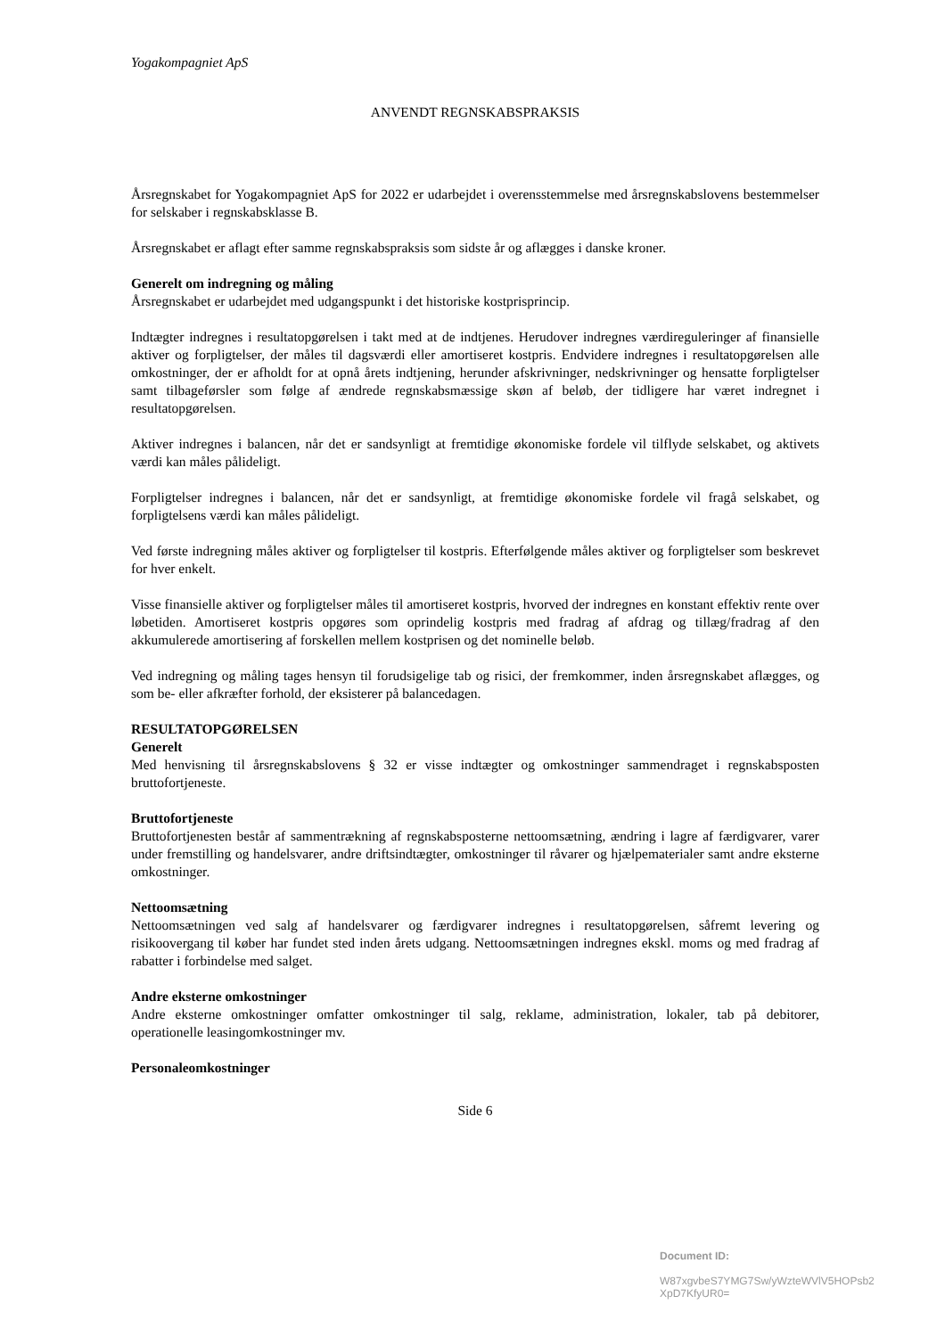Yogakompagniet ApS
ANVENDT REGNSKABSPRAKSIS
Årsregnskabet for Yogakompagniet ApS for 2022 er udarbejdet i overensstemmelse med årsregnskabslovens bestemmelser for selskaber i regnskabsklasse B.
Årsregnskabet er aflagt efter samme regnskabspraksis som sidste år og aflægges i danske kroner.
Generelt om indregning og måling
Årsregnskabet er udarbejdet med udgangspunkt i det historiske kostprisprincip.
Indtægter indregnes i resultatopgørelsen i takt med at de indtjenes. Herudover indregnes værdireguleringer af finansielle aktiver og forpligtelser, der måles til dagsværdi eller amortiseret kostpris. Endvidere indregnes i resultatopgørelsen alle omkostninger, der er afholdt for at opnå årets indtjening, herunder afskrivninger, nedskrivninger og hensatte forpligtelser samt tilbageførsler som følge af ændrede regnskabsmæssige skøn af beløb, der tidligere har været indregnet i resultatopgørelsen.
Aktiver indregnes i balancen, når det er sandsynligt at fremtidige økonomiske fordele vil tilflyde selskabet, og aktivets værdi kan måles pålideligt.
Forpligtelser indregnes i balancen, når det er sandsynligt, at fremtidige økonomiske fordele vil fragå selskabet, og forpligtelsens værdi kan måles pålideligt.
Ved første indregning måles aktiver og forpligtelser til kostpris. Efterfølgende måles aktiver og forpligtelser som beskrevet for hver enkelt.
Visse finansielle aktiver og forpligtelser måles til amortiseret kostpris, hvorved der indregnes en konstant effektiv rente over løbetiden. Amortiseret kostpris opgøres som oprindelig kostpris med fradrag af afdrag og tillæg/fradrag af den akkumulerede amortisering af forskellen mellem kostprisen og det nominelle beløb.
Ved indregning og måling tages hensyn til forudsigelige tab og risici, der fremkommer, inden årsregnskabet aflægges, og som be- eller afkræfter forhold, der eksisterer på balancedagen.
RESULTATOPGØRELSEN
Generelt
Med henvisning til årsregnskabslovens § 32 er visse indtægter og omkostninger sammendraget i regnskabsposten bruttofortjeneste.
Bruttofortjeneste
Bruttofortjenesten består af sammentrækning af regnskabsposterne nettoomsætning, ændring i lagre af færdigvarer, varer under fremstilling og handelsvarer, andre driftsindtægter, omkostninger til råvarer og hjælpematerialer samt andre eksterne omkostninger.
Nettoomsætning
Nettoomsætningen ved salg af handelsvarer og færdigvarer indregnes i resultatopgørelsen, såfremt levering og risikoovergang til køber har fundet sted inden årets udgang. Nettoomsætningen indregnes ekskl. moms og med fradrag af rabatter i forbindelse med salget.
Andre eksterne omkostninger
Andre eksterne omkostninger omfatter omkostninger til salg, reklame, administration, lokaler, tab på debitorer, operationelle leasingomkostninger mv.
Personaleomkostninger
Side 6
Document ID:
W87xgvbeS7YMG7Sw/yWzteWVlV5HOPsb2
XpD7KfyUR0=